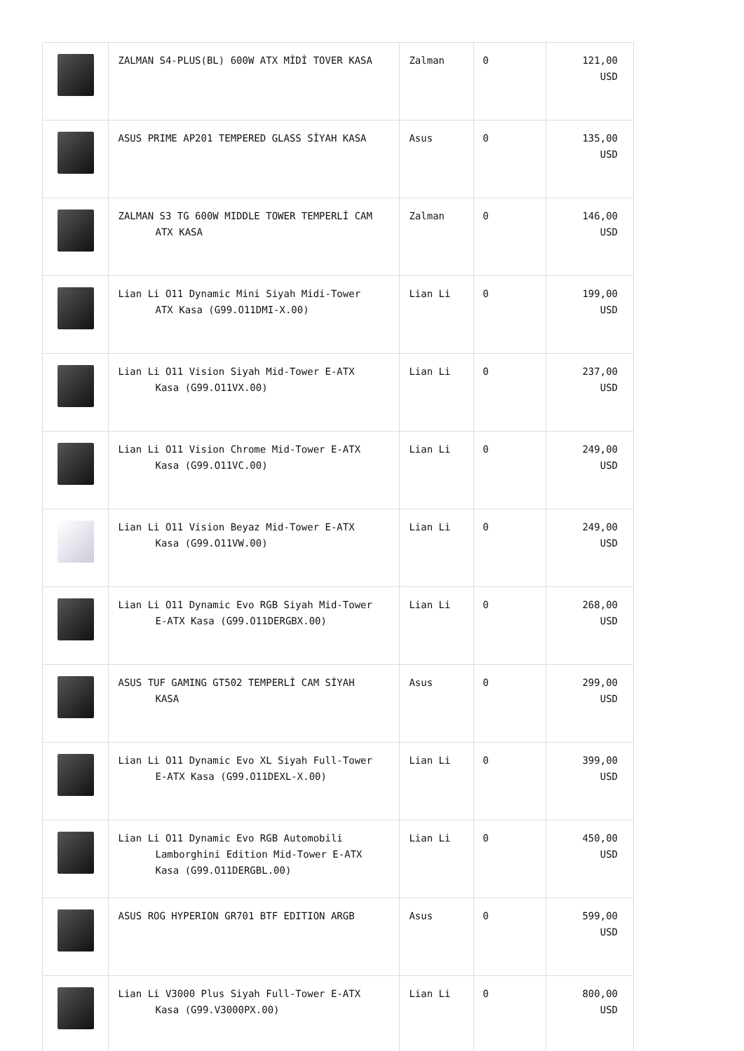| | ZALMAN S4-PLUS(BL) 600W ATX MİDİ TOVER KASA | Zalman | 0 | 121,00 USD |
| | ASUS PRIME AP201 TEMPERED GLASS SİYAH KASA | Asus | 0 | 135,00 USD |
| | ZALMAN S3 TG 600W MIDDLE TOWER TEMPERLİ CAM ATX KASA | Zalman | 0 | 146,00 USD |
| | Lian Li O11 Dynamic Mini Siyah Midi-Tower ATX Kasa (G99.O11DMI-X.00) | Lian Li | 0 | 199,00 USD |
| | Lian Li O11 Vision Siyah Mid-Tower E-ATX Kasa (G99.O11VX.00) | Lian Li | 0 | 237,00 USD |
| | Lian Li O11 Vision Chrome Mid-Tower E-ATX Kasa (G99.O11VC.00) | Lian Li | 0 | 249,00 USD |
| | Lian Li O11 Vision Beyaz Mid-Tower E-ATX Kasa (G99.O11VW.00) | Lian Li | 0 | 249,00 USD |
| | Lian Li O11 Dynamic Evo RGB Siyah Mid-Tower E-ATX Kasa (G99.O11DERGBX.00) | Lian Li | 0 | 268,00 USD |
| | ASUS TUF GAMING GT502 TEMPERLİ CAM SİYAH KASA | Asus | 0 | 299,00 USD |
| | Lian Li O11 Dynamic Evo XL Siyah Full-Tower E-ATX Kasa (G99.O11DEXL-X.00) | Lian Li | 0 | 399,00 USD |
| | Lian Li O11 Dynamic Evo RGB Automobili Lamborghini Edition Mid-Tower E-ATX Kasa (G99.O11DERGBL.00) | Lian Li | 0 | 450,00 USD |
| | ASUS ROG HYPERION GR701 BTF EDITION ARGB | Asus | 0 | 599,00 USD |
| | Lian Li V3000 Plus Siyah Full-Tower E-ATX Kasa (G99.V3000PX.00) | Lian Li | 0 | 800,00 USD |